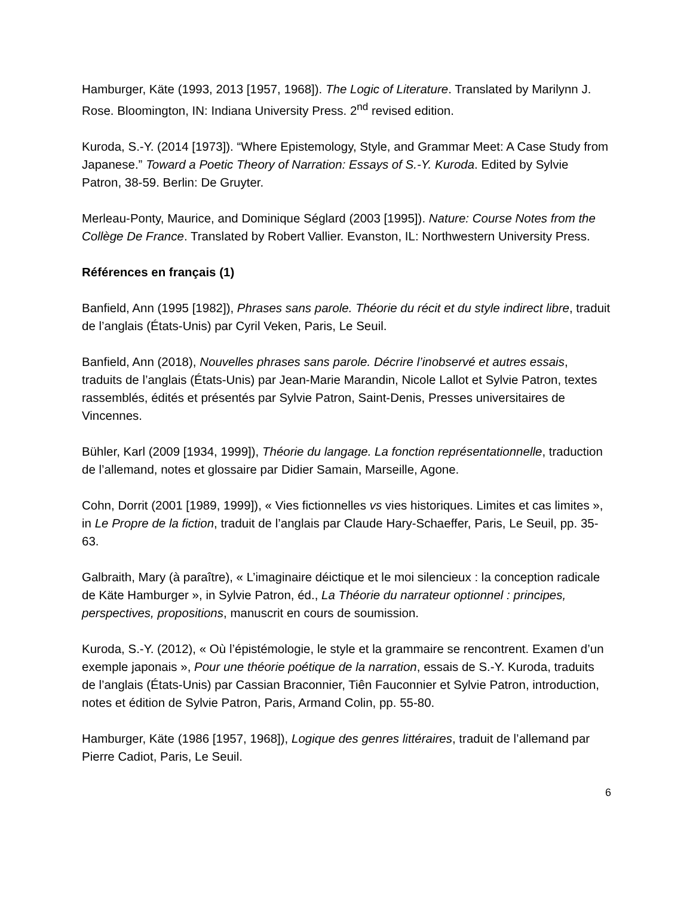Hamburger, Käte (1993, 2013 [1957, 1968]). The Logic of Literature. Translated by Marilynn J. Rose. Bloomington, IN: Indiana University Press. 2<sup>nd</sup> revised edition.
Kuroda, S.-Y. (2014 [1973]). “Where Epistemology, Style, and Grammar Meet: A Case Study from Japanese.” Toward a Poetic Theory of Narration: Essays of S.-Y. Kuroda. Edited by Sylvie Patron, 38-59. Berlin: De Gruyter.
Merleau-Ponty, Maurice, and Dominique Séglard (2003 [1995]). Nature: Course Notes from the Collège De France. Translated by Robert Vallier. Evanston, IL: Northwestern University Press.
Références en français (1)
Banfield, Ann (1995 [1982]), Phrases sans parole. Théorie du récit et du style indirect libre, traduit de l’anglais (États-Unis) par Cyril Veken, Paris, Le Seuil.
Banfield, Ann (2018), Nouvelles phrases sans parole. Décrire l’inobservé et autres essais, traduits de l’anglais (États-Unis) par Jean-Marie Marandin, Nicole Lallot et Sylvie Patron, textes rassemblés, édités et présentés par Sylvie Patron, Saint-Denis, Presses universitaires de Vincennes.
Bühler, Karl (2009 [1934, 1999]), Théorie du langage. La fonction représentationnelle, traduction de l’allemand, notes et glossaire par Didier Samain, Marseille, Agone.
Cohn, Dorrit (2001 [1989, 1999]), « Vies fictionnelles vs vies historiques. Limites et cas limites », in Le Propre de la fiction, traduit de l’anglais par Claude Hary-Schaeffer, Paris, Le Seuil, pp. 35-63.
Galbraith, Mary (à paraître), « L’imaginaire déictique et le moi silencieux : la conception radicale de Käte Hamburger », in Sylvie Patron, éd., La Théorie du narrateur optionnel : principes, perspectives, propositions, manuscrit en cours de soumission.
Kuroda, S.-Y. (2012), « Où l’épistémologie, le style et la grammaire se rencontrent. Examen d’un exemple japonais », Pour une théorie poétique de la narration, essais de S.-Y. Kuroda, traduits de l’anglais (États-Unis) par Cassian Braconnier, Tiên Fauconnier et Sylvie Patron, introduction, notes et édition de Sylvie Patron, Paris, Armand Colin, pp. 55-80.
Hamburger, Käte (1986 [1957, 1968]), Logique des genres littéraires, traduit de l’allemand par Pierre Cadiot, Paris, Le Seuil.
6